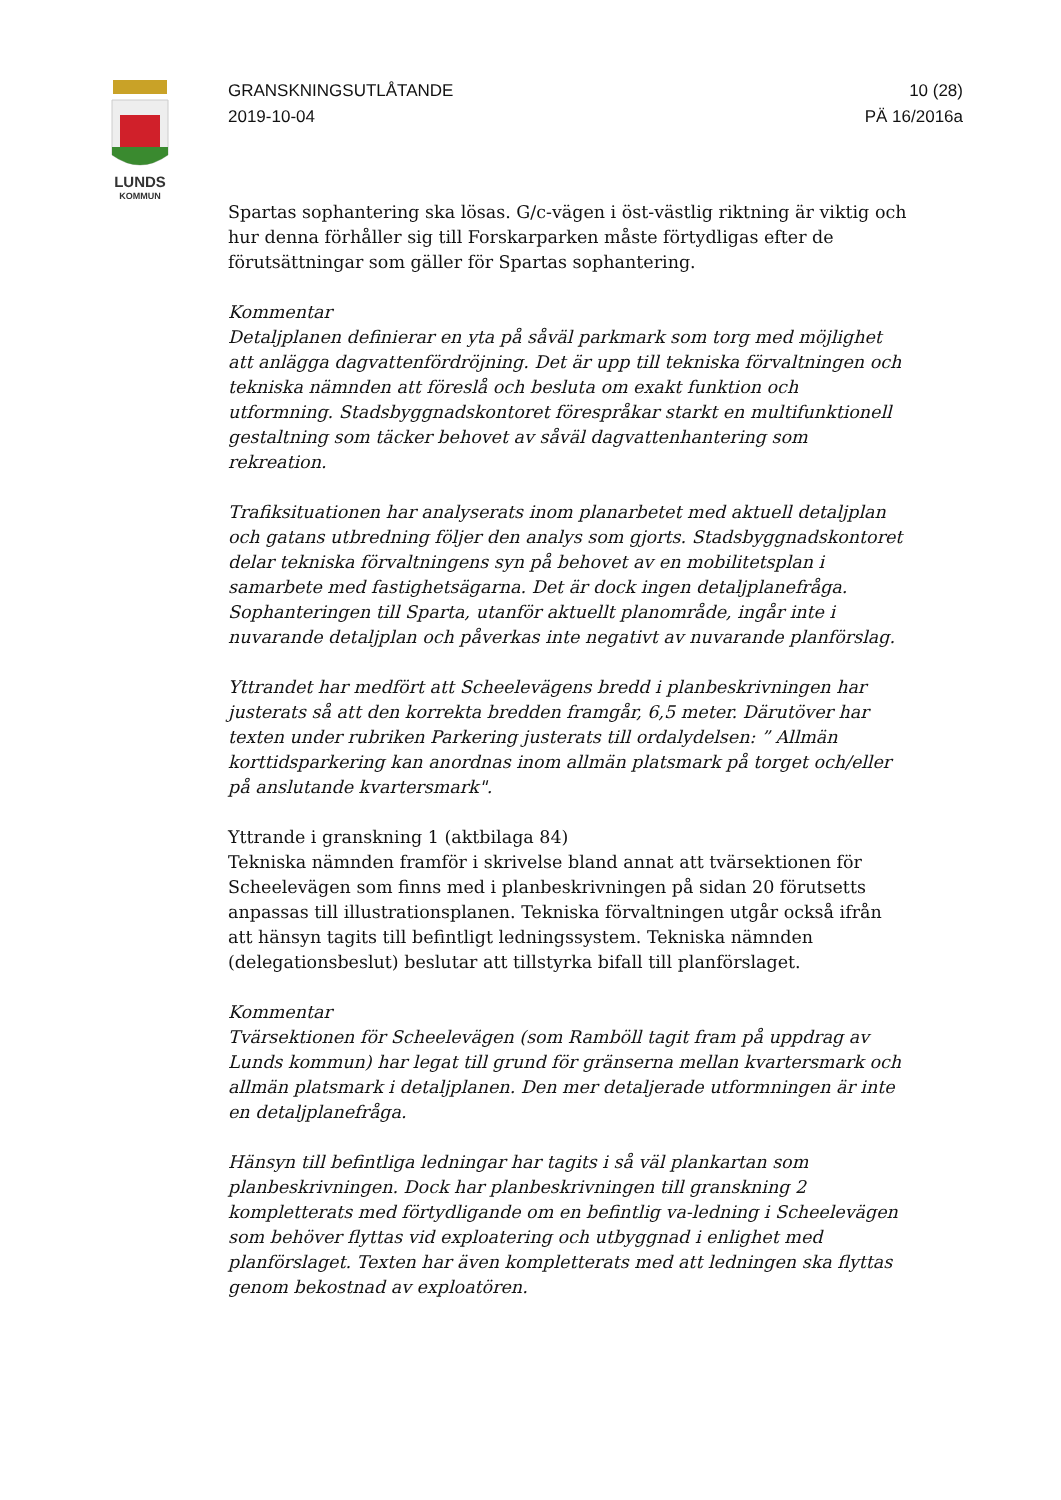LUNDS
KOMMUN
GRANSKNINGSUTLÅTANDE
2019-10-04
10 (28)
PÄ 16/2016a
Spartas sophantering ska lösas. G/c-vägen i öst-västlig riktning är viktig och hur denna förhåller sig till Forskarparken måste förtydligas efter de förutsättningar som gäller för Spartas sophantering.
Kommentar
Detaljplanen definierar en yta på såväl parkmark som torg med möjlighet att anlägga dagvattenfördröjning. Det är upp till tekniska förvaltningen och tekniska nämnden att föreslå och besluta om exakt funktion och utformning. Stadsbyggnadskontoret förespråkar starkt en multifunktionell gestaltning som täcker behovet av såväl dagvattenhantering som rekreation.
Trafiksituationen har analyserats inom planarbetet med aktuell detaljplan och gatans utbredning följer den analys som gjorts. Stadsbyggnadskontoret delar tekniska förvaltningens syn på behovet av en mobilitetsplan i samarbete med fastighetsägarna. Det är dock ingen detaljplanefråga. Sophanteringen till Sparta, utanför aktuellt planområde, ingår inte i nuvarande detaljplan och påverkas inte negativt av nuvarande planförslag.
Yttrandet har medfört att Scheelevägens bredd i planbeskrivningen har justerats så att den korrekta bredden framgår, 6,5 meter. Därutöver har texten under rubriken Parkering justerats till ordalydelsen: ” Allmän korttidsparkering kan anordnas inom allmän platsmark på torget och/eller på anslutande kvartersmark".
Yttrande i granskning 1 (aktbilaga 84)
Tekniska nämnden framför i skrivelse bland annat att tvärsektionen för Scheelevägen som finns med i planbeskrivningen på sidan 20 förutsetts anpassas till illustrationsplanen. Tekniska förvaltningen utgår också ifrån att hänsyn tagits till befintligt ledningssystem. Tekniska nämnden (delegationsbeslut) beslutar att tillstyrka bifall till planförslaget.
Kommentar
Tvärsektionen för Scheelevägen (som Ramböll tagit fram på uppdrag av Lunds kommun) har legat till grund för gränserna mellan kvartersmark och allmän platsmark i detaljplanen. Den mer detaljerade utformningen är inte en detaljplanefråga.
Hänsyn till befintliga ledningar har tagits i så väl plankartan som planbeskrivningen. Dock har planbeskrivningen till granskning 2 kompletterats med förtydligande om en befintlig va-ledning i Scheelevägen som behöver flyttas vid exploatering och utbyggnad i enlighet med planförslaget. Texten har även kompletterats med att ledningen ska flyttas genom bekostnad av exploatören.